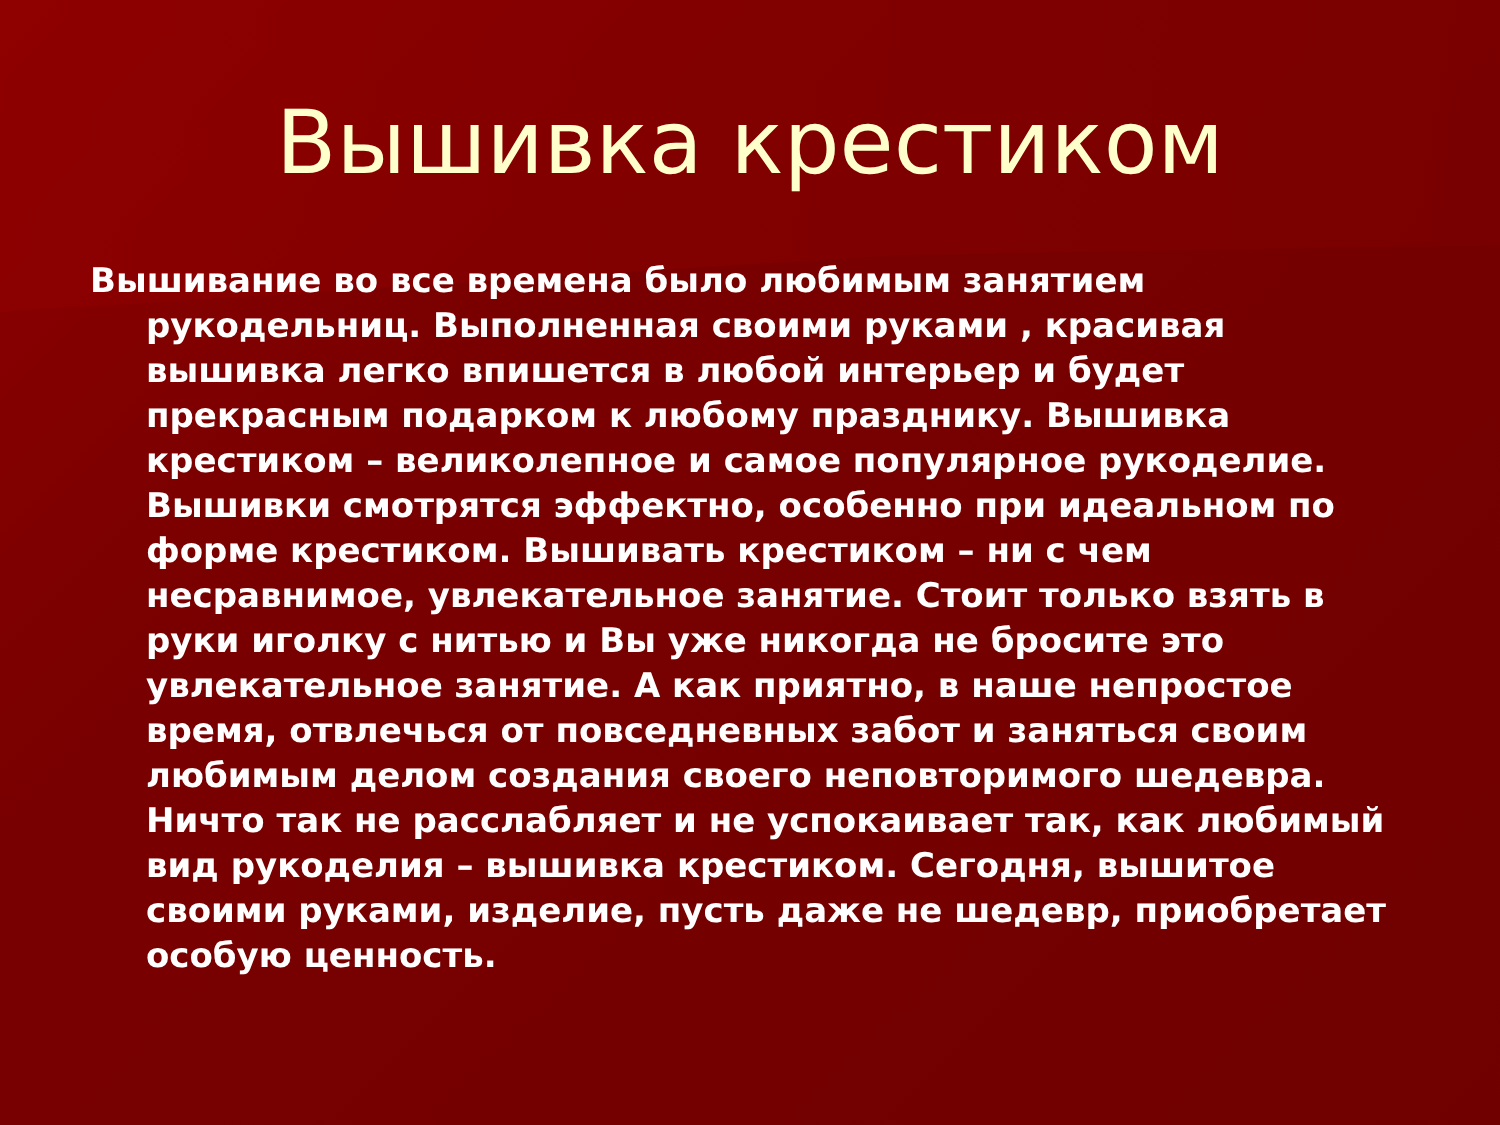Вышивка крестиком
Вышивание во все времена было любимым занятием рукодельниц. Выполненная своими руками , красивая вышивка легко впишется в любой интерьер и будет прекрасным подарком к любому празднику. Вышивка крестиком – великолепное и самое популярное рукоделие. Вышивки смотрятся эффектно, особенно при идеальном по форме крестиком. Вышивать крестиком – ни с чем несравнимое, увлекательное занятие. Стоит только взять в руки иголку с нитью и Вы уже никогда не бросите это увлекательное занятие. А как приятно, в наше непростое время, отвлечься от повседневных забот и заняться своим любимым делом создания своего неповторимого шедевра. Ничто так не расслабляет и не успокаивает так, как любимый вид рукоделия – вышивка крестиком. Сегодня, вышитое своими руками, изделие, пусть даже не шедевр, приобретает особую ценность.